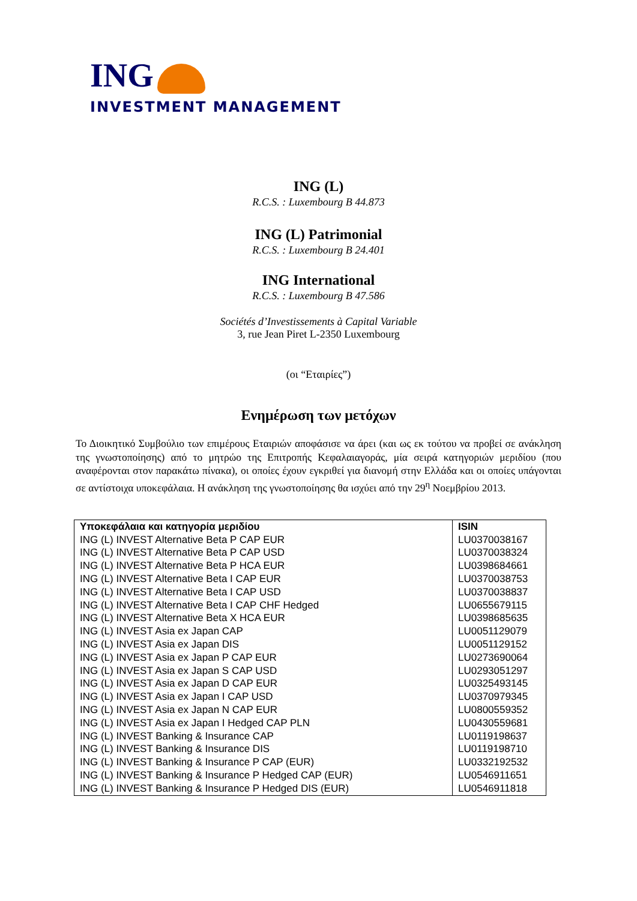ING
INVESTMENT MANAGEMENT
ING (L)
R.C.S. : Luxembourg B 44.873
ING (L) Patrimonial
R.C.S. : Luxembourg B 24.401
ING International
R.C.S. : Luxembourg B 47.586
Sociétés d’Investissements à Capital Variable
3, rue Jean Piret L-2350 Luxembourg
(οι “Εταιρίες”)
Ενημέρωση των μετόχων
Το Διοικητικό Συμβούλιο των επιμέρους Εταιριών αποφάσισε να άρει (και ως εκ τούτου να προβεί σε ανάκληση της γνωστοποίησης) από το μητρώο της Επιτροπής Κεφαλαιαγοράς, μία σειρά κατηγοριών μεριδίου (που αναφέρονται στον παρακάτω πίνακα), οι οποίες έχουν εγκριθεί για διανομή στην Ελλάδα και οι οποίες υπάγονται σε αντίστοιχα υποκεφάλαια. Η ανάκληση της γνωστοποίησης θα ισχύει από την 29<sup>η</sup> Νοεμβρίου 2013.
| Υποκεφάλαια και κατηγορία μεριδίου | ISIN |
| --- | --- |
| ING (L) INVEST Alternative Beta P CAP EUR | LU0370038167 |
| ING (L) INVEST Alternative Beta P CAP USD | LU0370038324 |
| ING (L) INVEST Alternative Beta P HCA EUR | LU0398684661 |
| ING (L) INVEST Alternative Beta I CAP EUR | LU0370038753 |
| ING (L) INVEST Alternative Beta I CAP USD | LU0370038837 |
| ING (L) INVEST Alternative Beta I CAP CHF Hedged | LU0655679115 |
| ING (L) INVEST Alternative Beta X HCA EUR | LU0398685635 |
| ING (L) INVEST Asia ex Japan CAP | LU0051129079 |
| ING (L) INVEST Asia ex Japan DIS | LU0051129152 |
| ING (L) INVEST Asia ex Japan P CAP EUR | LU0273690064 |
| ING (L) INVEST Asia ex Japan S CAP USD | LU0293051297 |
| ING (L) INVEST Asia ex Japan D CAP EUR | LU0325493145 |
| ING (L) INVEST Asia ex Japan I CAP USD | LU0370979345 |
| ING (L) INVEST Asia ex Japan N CAP EUR | LU0800559352 |
| ING (L) INVEST Asia ex Japan I Hedged CAP PLN | LU0430559681 |
| ING (L) INVEST Banking & Insurance CAP | LU0119198637 |
| ING (L) INVEST Banking & Insurance DIS | LU0119198710 |
| ING (L) INVEST Banking & Insurance P CAP (EUR) | LU0332192532 |
| ING (L) INVEST Banking & Insurance P Hedged CAP (EUR) | LU0546911651 |
| ING (L) INVEST Banking & Insurance P Hedged DIS (EUR) | LU0546911818 |